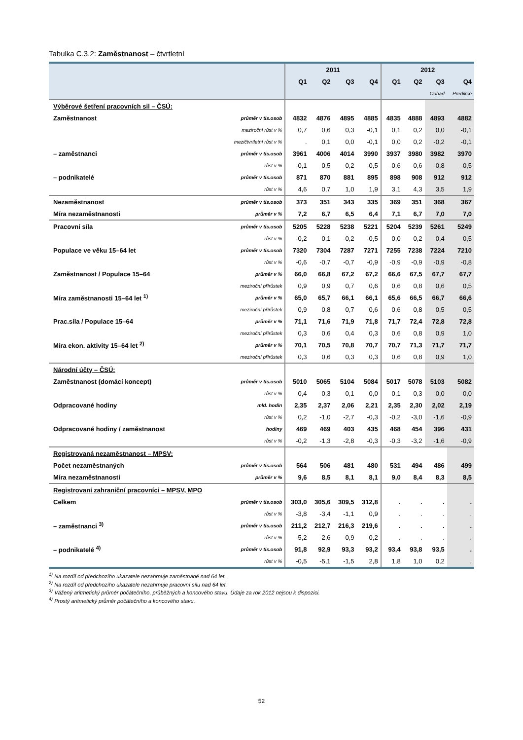Tabulka C.3.2: Zaměstnanost – čtvrtletní
| | | 2011 | | | | 2012 | | | |
| --- | --- | --- | --- | --- | --- | --- | --- | --- | --- |
| | | Q1 | Q2 | Q3 | Q4 | Q1 | Q2 | Q3 | Q4 |
| | | | | | | | | Odhad | Predikce |
| Výběrové šetření pracovních sil – ČSÚ: | | | | | | | | | |
| Zaměstnanost | průměr v tis.osob | 4832 | 4876 | 4895 | 4885 | 4835 | 4888 | 4893 | 4882 |
| | meziroční růst v % | 0,7 | 0,6 | 0,3 | -0,1 | 0,1 | 0,2 | 0,0 | -0,1 |
| | mezičtvrtletní růst v % | . | 0,1 | 0,0 | -0,1 | 0,0 | 0,2 | -0,2 | -0,1 |
| – zaměstnanci | průměr v tis.osob | 3961 | 4006 | 4014 | 3990 | 3937 | 3980 | 3982 | 3970 |
| | růst v % | -0,1 | 0,5 | 0,2 | -0,5 | -0,6 | -0,6 | -0,8 | -0,5 |
| – podnikatelé | průměr v tis.osob | 871 | 870 | 881 | 895 | 898 | 908 | 912 | 912 |
| | růst v % | 4,6 | 0,7 | 1,0 | 1,9 | 3,1 | 4,3 | 3,5 | 1,9 |
| Nezaměstnanost | průměr v tis.osob | 373 | 351 | 343 | 335 | 369 | 351 | 368 | 367 |
| Míra nezaměstnanosti | průměr v % | 7,2 | 6,7 | 6,5 | 6,4 | 7,1 | 6,7 | 7,0 | 7,0 |
| Pracovní síla | průměr v tis.osob | 5205 | 5228 | 5238 | 5221 | 5204 | 5239 | 5261 | 5249 |
| | růst v % | -0,2 | 0,1 | -0,2 | -0,5 | 0,0 | 0,2 | 0,4 | 0,5 |
| Populace ve věku 15–64 let | průměr v tis.osob | 7320 | 7304 | 7287 | 7271 | 7255 | 7238 | 7224 | 7210 |
| | růst v % | -0,6 | -0,7 | -0,7 | -0,9 | -0,9 | -0,9 | -0,9 | -0,8 |
| Zaměstnanost / Populace 15–64 | průměr v % | 66,0 | 66,8 | 67,2 | 67,2 | 66,6 | 67,5 | 67,7 | 67,7 |
| | meziroční přírůstek | 0,9 | 0,9 | 0,7 | 0,6 | 0,6 | 0,8 | 0,6 | 0,5 |
| Míra zaměstnanosti 15–64 let <sup>1)</sup> | průměr v % | 65,0 | 65,7 | 66,1 | 66,1 | 65,6 | 66,5 | 66,7 | 66,6 |
| | meziroční přírůstek | 0,9 | 0,8 | 0,7 | 0,6 | 0,6 | 0,8 | 0,5 | 0,5 |
| Prac.síla / Populace 15–64 | průměr v % | 71,1 | 71,6 | 71,9 | 71,8 | 71,7 | 72,4 | 72,8 | 72,8 |
| | meziroční přírůstek | 0,3 | 0,6 | 0,4 | 0,3 | 0,6 | 0,8 | 0,9 | 1,0 |
| Míra ekon. aktivity 15–64 let <sup>2)</sup> | průměr v % | 70,1 | 70,5 | 70,8 | 70,7 | 70,7 | 71,3 | 71,7 | 71,7 |
| | meziroční přírůstek | 0,3 | 0,6 | 0,3 | 0,3 | 0,6 | 0,8 | 0,9 | 1,0 |
| Národní účty – ČSÚ: | | | | | | | | | |
| Zaměstnanost (domácí koncept) | průměr v tis.osob | 5010 | 5065 | 5104 | 5084 | 5017 | 5078 | 5103 | 5082 |
| | růst v % | 0,4 | 0,3 | 0,1 | 0,0 | 0,1 | 0,3 | 0,0 | 0,0 |
| Odpracované hodiny | mld. hodin | 2,35 | 2,37 | 2,06 | 2,21 | 2,35 | 2,30 | 2,02 | 2,19 |
| | růst v % | 0,2 | -1,0 | -2,7 | -0,3 | -0,2 | -3,0 | -1,6 | -0,9 |
| Odpracované hodiny / zaměstnanost | hodiny | 469 | 469 | 403 | 435 | 468 | 454 | 396 | 431 |
| | růst v % | -0,2 | -1,3 | -2,8 | -0,3 | -0,3 | -3,2 | -1,6 | -0,9 |
| Registrovaná nezaměstnanost – MPSV: | | | | | | | | | |
| Počet nezaměstnaných | průměr v tis.osob | 564 | 506 | 481 | 480 | 531 | 494 | 486 | 499 |
| Míra nezaměstnanosti | průměr v % | 9,6 | 8,5 | 8,1 | 8,1 | 9,0 | 8,4 | 8,3 | 8,5 |
| Registrovaní zahraniční pracovníci – MPSV, MPO | | | | | | | | | |
| Celkem | průměr v tis.osob | 303,0 | 305,6 | 309,5 | 312,8 | . | . | . | . |
| | růst v % | -3,8 | -3,4 | -1,1 | 0,9 | . | . | . | . |
| – zaměstnanci <sup>3)</sup> | průměr v tis.osob | 211,2 | 212,7 | 216,3 | 219,6 | . | . | . | . |
| | růst v % | -5,2 | -2,6 | -0,9 | 0,2 | . | . | . | . |
| – podnikatelé <sup>4)</sup> | průměr v tis.osob | 91,8 | 92,9 | 93,3 | 93,2 | 93,4 | 93,8 | 93,5 | . |
| | růst v % | -0,5 | -5,1 | -1,5 | 2,8 | 1,8 | 1,0 | 0,2 | . |
<sup>1)</sup> Na rozdíl od předchozího ukazatele nezahrnuje zaměstnané nad 64 let.
<sup>2)</sup> Na rozdíl od předchozího ukazatele nezahrnuje pracovní sílu nad 64 let.
<sup>3)</sup> Vážený aritmetický průměr počátečního, průběžných a koncového stavu. Údaje za rok 2012 nejsou k dispozici.
<sup>4)</sup> Prostý aritmetický průměr počátečního a koncového stavu.
52